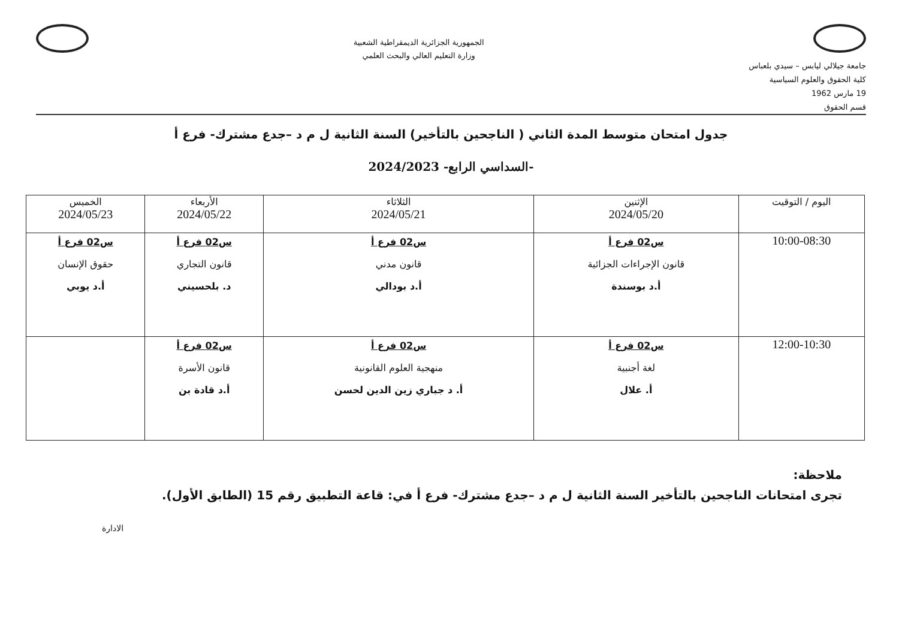جامعة جيلالي ليابس – سيدي بلعباس
كلية الحقوق والعلوم السياسية
19 مارس 1962
قسم الحقوق
الجمهورية الجزائرية الديمقراطية الشعبية
وزارة التعليم العالي والبحث العلمي
جدول امتحان متوسط المدة الثاني ( الناجحين بالتأخير) السنة الثانية ل م د –جدع مشترك- فرع أ
-السداسي الرابع- 2024/2023
| اليوم / التوقيت | الإثنين 2024/05/20 | الثلاثاء 2024/05/21 | الأربعاء 2024/05/22 | الخميس 2024/05/23 |
| --- | --- | --- | --- | --- |
| 10:00-08:30 | س02 فرع أ قانون الإجراءات الجزائية أ.د بوسندة | س02 فرع أ قانون مدني أ.د بودالي | س02 فرع أ قانون التجاري د. بلحسيني | س02 فرع أ حقوق الإنسان أ.د يوبي |
| 12:00-10:30 | س02 فرع أ لغة أجنبية أ. علال | س02 فرع أ منهجية العلوم القانونية أ. د جباري زين الدين لحسن | س02 فرع أ قانون الأسرة أ.د قادة بن | |
ملاحظة:
تجرى امتحانات الناجحين بالتأخير السنة الثانية ل م د –جدع مشترك- فرع أ في: قاعة التطبيق رقم 15 (الطابق الأول).
الادارة